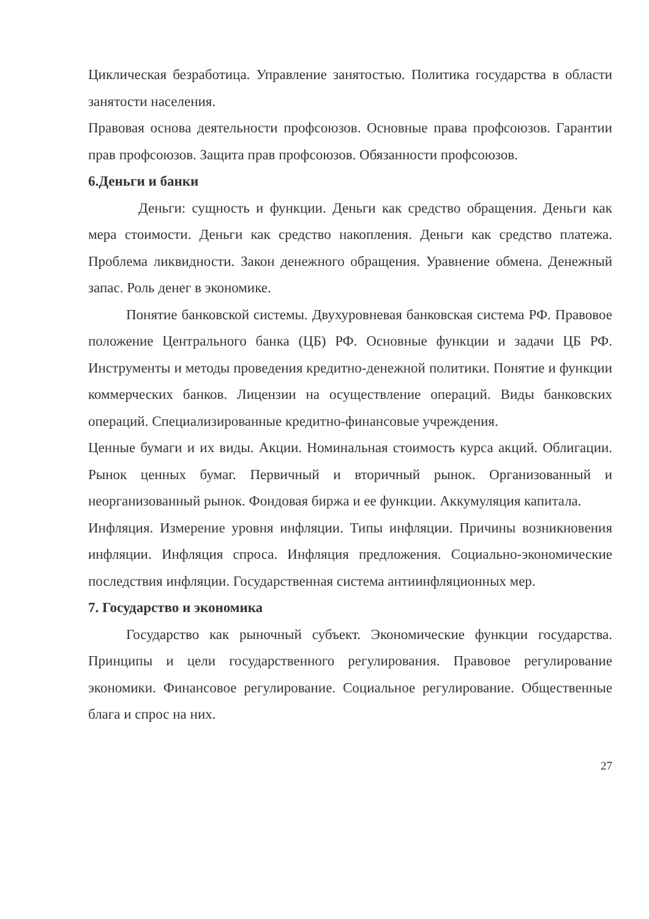Циклическая безработица. Управление занятостью. Политика государства в области занятости населения.
Правовая основа деятельности профсоюзов. Основные права профсоюзов. Гарантии прав профсоюзов. Защита прав профсоюзов. Обязанности профсоюзов.
6.Деньги и банки
Деньги: сущность и функции. Деньги как средство обращения. Деньги как мера стоимости. Деньги как средство накопления. Деньги как средство платежа. Проблема ликвидности. Закон денежного обращения. Уравнение обмена. Денежный запас. Роль денег в экономике.
Понятие банковской системы. Двухуровневая банковская система РФ. Правовое положение Центрального банка (ЦБ) РФ. Основные функции и задачи ЦБ РФ. Инструменты и методы проведения кредитно-денежной политики. Понятие и функции коммерческих банков. Лицензии на осуществление операций. Виды банковских операций. Специализированные кредитно-финансовые учреждения.
Ценные бумаги и их виды. Акции. Номинальная стоимость курса акций. Облигации. Рынок ценных бумаг. Первичный и вторичный рынок. Организованный и неорганизованный рынок. Фондовая биржа и ее функции. Аккумуляция капитала.
Инфляция. Измерение уровня инфляции. Типы инфляции. Причины возникновения инфляции. Инфляция спроса. Инфляция предложения. Социально-экономические последствия инфляции. Государственная система антиинфляционных мер.
7. Государство и экономика
Государство как рыночный субъект. Экономические функции государства. Принципы и цели государственного регулирования. Правовое регулирование экономики. Финансовое регулирование. Социальное регулирование. Общественные блага и спрос на них.
27